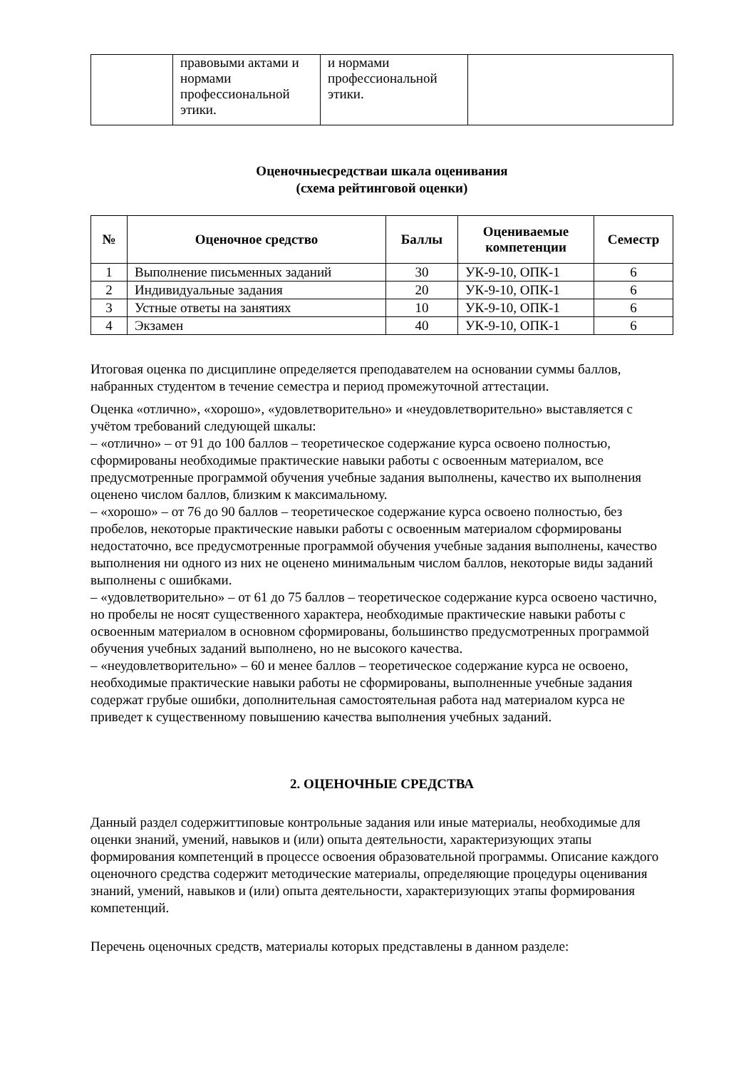| | правовыми актами и нормами профессиональной этики. | и нормами профессиональной этики. | |
Оценочныесредстваи шкала оценивания
(схема рейтинговой оценки)
| № | Оценочное средство | Баллы | Оцениваемые компетенции | Семестр |
| --- | --- | --- | --- | --- |
| 1 | Выполнение письменных заданий | 30 | УК-9-10, ОПК-1 | 6 |
| 2 | Индивидуальные задания | 20 | УК-9-10, ОПК-1 | 6 |
| 3 | Устные ответы на занятиях | 10 | УК-9-10, ОПК-1 | 6 |
| 4 | Экзамен | 40 | УК-9-10, ОПК-1 | 6 |
Итоговая оценка по дисциплине определяется преподавателем на основании суммы баллов, набранных студентом в течение семестра и период промежуточной аттестации.
Оценка «отлично», «хорошо», «удовлетворительно» и «неудовлетворительно» выставляется с учётом требований следующей шкалы:
– «отлично» – от 91 до 100 баллов – теоретическое содержание курса освоено полностью, сформированы необходимые практические навыки работы с освоенным материалом, все предусмотренные программой обучения учебные задания выполнены, качество их выполнения оценено числом баллов, близким к максимальному.
– «хорошо» – от 76 до 90 баллов – теоретическое содержание курса освоено полностью, без пробелов, некоторые практические навыки работы с освоенным материалом сформированы недостаточно, все предусмотренные программой обучения учебные задания выполнены, качество выполнения ни одного из них не оценено минимальным числом баллов, некоторые виды заданий выполнены с ошибками.
– «удовлетворительно» – от 61 до 75 баллов – теоретическое содержание курса освоено частично, но пробелы не носят существенного характера, необходимые практические навыки работы с освоенным материалом в основном сформированы, большинство предусмотренных программой обучения учебных заданий выполнено, но не высокого качества.
– «неудовлетворительно» – 60 и менее баллов – теоретическое содержание курса не освоено, необходимые практические навыки работы не сформированы, выполненные учебные задания содержат грубые ошибки, дополнительная самостоятельная работа над материалом курса не приведет к существенному повышению качества выполнения учебных заданий.
2. ОЦЕНОЧНЫЕ СРЕДСТВА
Данный раздел содержиттиповые контрольные задания или иные материалы, необходимые для оценки знаний, умений, навыков и (или) опыта деятельности, характеризующих этапы формирования компетенций в процессе освоения образовательной программы. Описание каждого оценочного средства содержит методические материалы, определяющие процедуры оценивания знаний, умений, навыков и (или) опыта деятельности, характеризующих этапы формирования компетенций.
Перечень оценочных средств, материалы которых представлены в данном разделе: